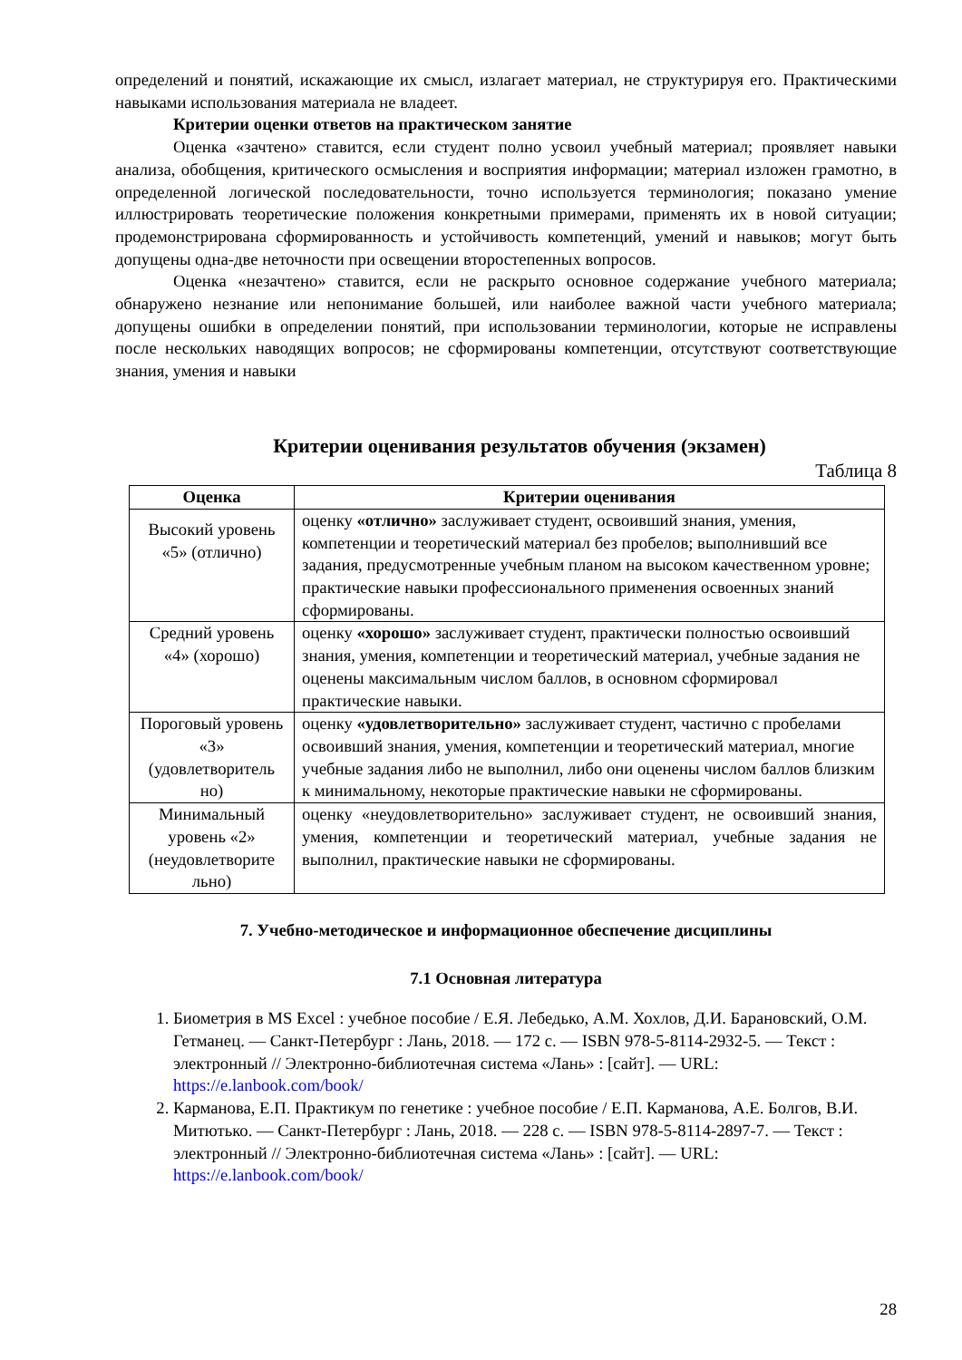определений и понятий, искажающие их смысл, излагает материал, не структурируя его. Практическими навыками использования материала не владеет.
Критерии оценки ответов на практическом занятие
Оценка «зачтено» ставится, если студент полно усвоил учебный материал; проявляет навыки анализа, обобщения, критического осмысления и восприятия информации; материал изложен грамотно, в определенной логической последовательности, точно используется терминология; показано умение иллюстрировать теоретические положения конкретными примерами, применять их в новой ситуации; продемонстрирована сформированность и устойчивость компетенций, умений и навыков; могут быть допущены одна-две неточности при освещении второстепенных вопросов.
Оценка «незачтено» ставится, если не раскрыто основное содержание учебного материала; обнаружено незнание или непонимание большей, или наиболее важной части учебного материала; допущены ошибки в определении понятий, при использовании терминологии, которые не исправлены после нескольких наводящих вопросов; не сформированы компетенции, отсутствуют соответствующие знания, умения и навыки
Критерии оценивания результатов обучения (экзамен)
Таблица 8
| Оценка | Критерии оценивания |
| --- | --- |
| Высокий уровень «5» (отлично) | оценку «отлично» заслуживает студент, освоивший знания, умения, компетенции и теоретический материал без пробелов; выполнивший все задания, предусмотренные учебным планом на высоком качественном уровне; практические навыки профессионального применения освоенных знаний сформированы. |
| Средний уровень «4» (хорошо) | оценку «хорошо» заслуживает студент, практически полностью освоивший знания, умения, компетенции и теоретический материал, учебные задания не оценены максимальным числом баллов, в основном сформировал практические навыки. |
| Пороговый уровень «3» (удовлетворитель но) | оценку «удовлетворительно» заслуживает студент, частично с пробелами освоивший знания, умения, компетенции и теоретический материал, многие учебные задания либо не выполнил, либо они оценены числом баллов близким к минимальному, некоторые практические навыки не сформированы. |
| Минимальный уровень «2» (неудовлетворите льно) | оценку «неудовлетворительно» заслуживает студент, не освоивший знания, умения, компетенции и теоретический материал, учебные задания не выполнил, практические навыки не сформированы. |
7. Учебно-методическое и информационное обеспечение дисциплины
7.1 Основная литература
1. Биометрия в MS Excel : учебное пособие / Е.Я. Лебедько, А.М. Хохлов, Д.И. Барановский, О.М. Гетманец. — Санкт-Петербург : Лань, 2018. — 172 с. — ISBN 978-5-8114-2932-5. — Текст : электронный // Электронно-библиотечная система «Лань» : [сайт]. — URL: https://e.lanbook.com/book/
2. Карманова, Е.П. Практикум по генетике : учебное пособие / Е.П. Карманова, А.Е. Болгов, В.И. Митютько. — Санкт-Петербург : Лань, 2018. — 228 с. — ISBN 978-5-8114-2897-7. — Текст : электронный // Электронно-библиотечная система «Лань» : [сайт]. — URL: https://e.lanbook.com/book/
28